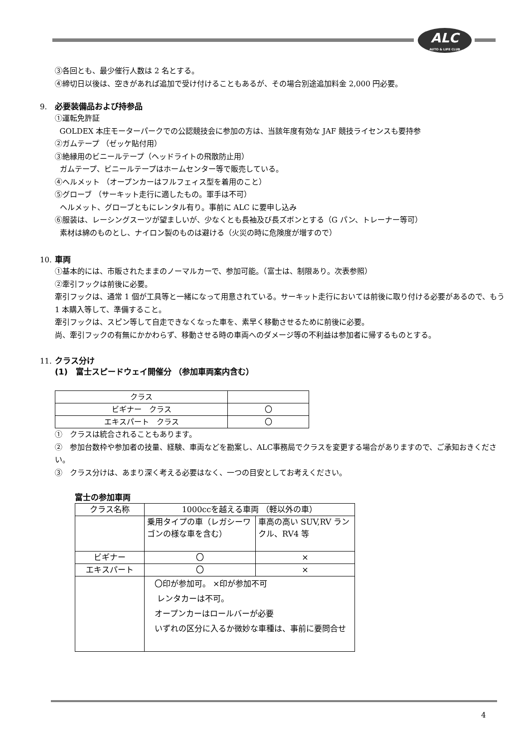ALC
AUTO & LIFE CLUB
③各回とも、最少催行人数は 2 名とする。
④締切日以後は、空きがあれば追加で受け付けることもあるが、その場合別途追加料金 2,000 円必要。
9. 必要装備品および持参品
①運転免許証
GOLDEX 本庄モーターパークでの公認競技会に参加の方は、当該年度有効な JAF 競技ライセンスも要持参
②ガムテープ （ゼッケ貼付用）
③絶縁用のビニールテープ（ヘッドライトの飛散防止用）
ガムテープ、ビニールテープはホームセンター等で販売している。
④ヘルメット （オープンカーはフルフェィス型を着用のこと）
⑤グローブ （サーキット走行に適したもの。軍手は不可）
ヘルメット、グローブともにレンタル有り。事前に ALC に要申し込み
⑥服装は、レーシングスーツが望ましいが、少なくとも長袖及び長ズボンとする（G パン、トレーナー等可）
素材は綿のものとし、ナイロン製のものは避ける（火災の時に危険度が増すので）
10. 車両
①基本的には、市販されたままのノーマルカーで、参加可能。（富士は、制限あり。次表参照）
②牽引フックは前後に必要。
牽引フックは、通常 1 個が工具等と一緒になって用意されている。サーキット走行においては前後に取り付ける必要があるので、もう 1 本購入等して、準備すること。
牽引フックは、スピン等して自走できなくなった車を、素早く移動させるために前後に必要。
尚、牽引フックの有無にかかわらず、移動させる時の車両へのダメージ等の不利益は参加者に帰するものとする。
11. クラス分け
(1)　富士スピードウェイ開催分 （参加車両案内含む）
| クラス | |
| ビギナー クラス | 〇 |
| エキスパート クラス | 〇 |
①　クラスは統合されることもあります。
②　参加台数枠や参加者の技量、経験、車両などを勘案し、ALC事務局でクラスを変更する場合がありますので、ご承知おきください。
③　クラス分けは、あまり深く考える必要はなく、一つの目安としてお考えください。
富士の参加車両
| クラス名称 | 1000ccを越える車両 （軽以外の車） | |
| | 乗用タイプの車（レガシーワゴンの様な車を含む） | 車高の高い SUV,RV ランクル、RV4 等 |
| ビギナー | 〇 | × |
| エキスパート | 〇 | × |
| | 〇印が参加可。 ×印が参加不可 レンタカーは不可。 オープンカーはロールバーが必要 いずれの区分に入るか微妙な車種は、事前に要問合せ | |
4